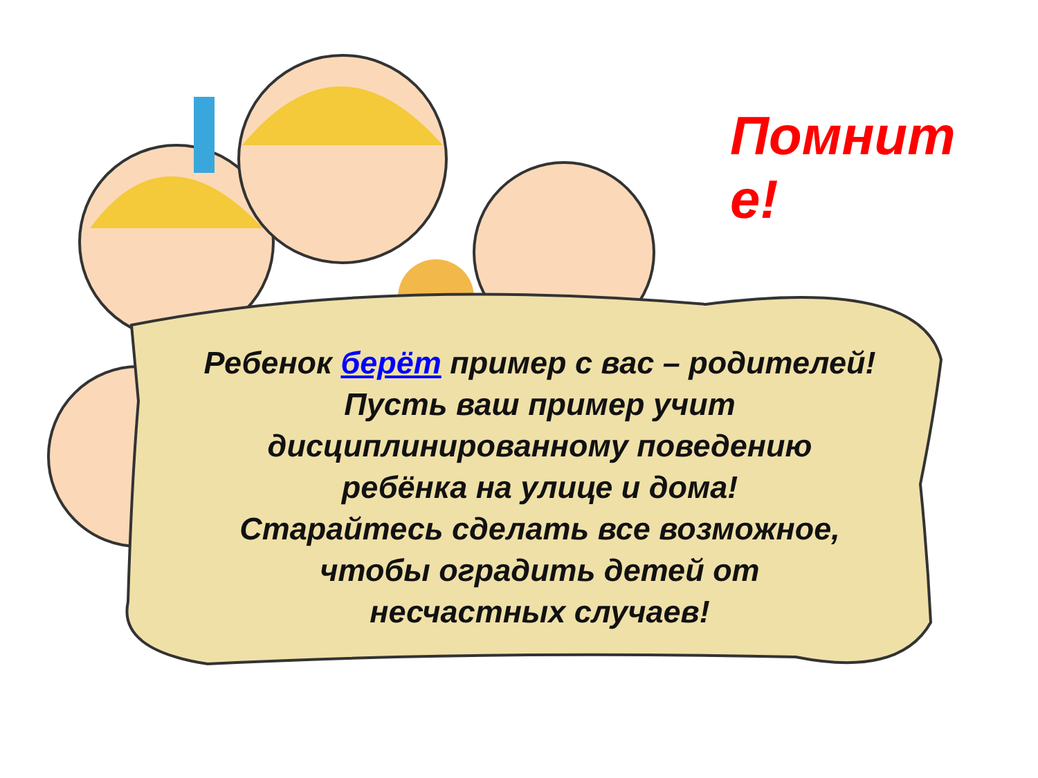Помнит е!
Ребенок берёт пример с вас – родителей!
Пусть ваш пример учит
дисциплинированному поведению
ребёнка на улице и дома!
Старайтесь сделать все возможное,
чтобы оградить детей от
несчастных случаев!